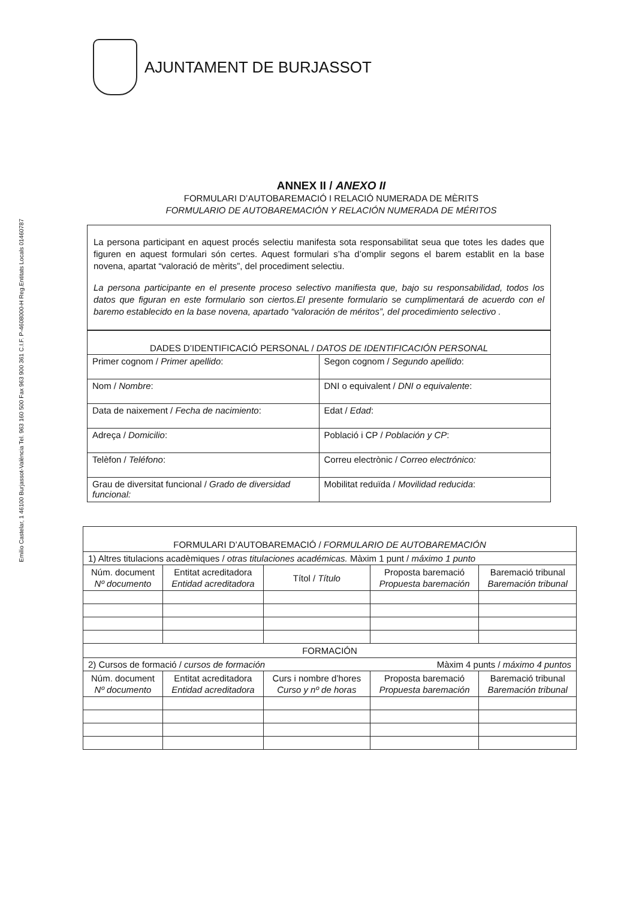Emilio Castelar, 1 46100 Burjassot-València Tel. 963 160 500 Fax 963 900 361 C.I.F. P-4608000-H Reg.Entitats Locals 01460787
AJUNTAMENT DE BURJASSOT
ANNEX II / ANEXO II
FORMULARI D’AUTOBAREMACIÓ I RELACIÓ NUMERADA DE MÈRITS
FORMULARIO DE AUTOBAREMACIÓN Y RELACIÓN NUMERADA DE MÉRITOS
La persona participant en aquest procés selectiu manifesta sota responsabilitat seua que totes les dades que figuren en aquest formulari són certes. Aquest formulari s’ha d’omplir segons el barem establit en la base novena, apartat “valoració de mèrits”, del procediment selectiu.
La persona participante en el presente proceso selectivo manifiesta que, bajo su responsabilidad, todos los datos que figuran en este formulario son ciertos.El presente formulario se cumplimentará de acuerdo con el baremo establecido en la base novena, apartado “valoración de méritos”, del procedimiento selectivo .
| DADES D’IDENTIFICACIÓ PERSONAL / DATOS DE IDENTIFICACIÓN PERSONAL | |
| --- | --- |
| Primer cognom / Primer apellido : | Segon cognom / Segundo apellido : |
| Nom / Nombre : | DNI o equivalent / DNI o equivalente : |
| Data de naixement / Fecha de nacimiento : | Edat / Edad : |
| Adreça / Domicilio : | Població i CP / Población y CP : |
| Telèfon / Teléfono : | Correu electrònic / Correo electrónico: |
| Grau de diversitat funcional / Grado de diversidad funcional: | Mobilitat reduïda / Movilidad reducida : |
| FORMULARI D’AUTOBAREMACIÓ / FORMULARIO DE AUTOBAREMACIÓN | | | | |
| --- | --- | --- | --- | --- |
| 1) Altres titulacions acadèmiques / otras titulaciones académicas. Màxim 1 punt / máximo 1 punto | | | | |
| Núm. document Nº documento | Entitat acreditadora Entidad acreditadora | Títol / Título | Proposta baremació Propuesta baremación | Baremació tribunal Baremación tribunal |
| FORMACIÓN | | | | |
| 2) Cursos de formació / cursos de formación Màxim 4 punts / máximo 4 puntos | | | | |
| Núm. document Nº documento | Entitat acreditadora Entidad acreditadora | Curs i nombre d’hores Curso y nº de horas | Proposta baremació Propuesta baremación | Baremació tribunal Baremación tribunal |